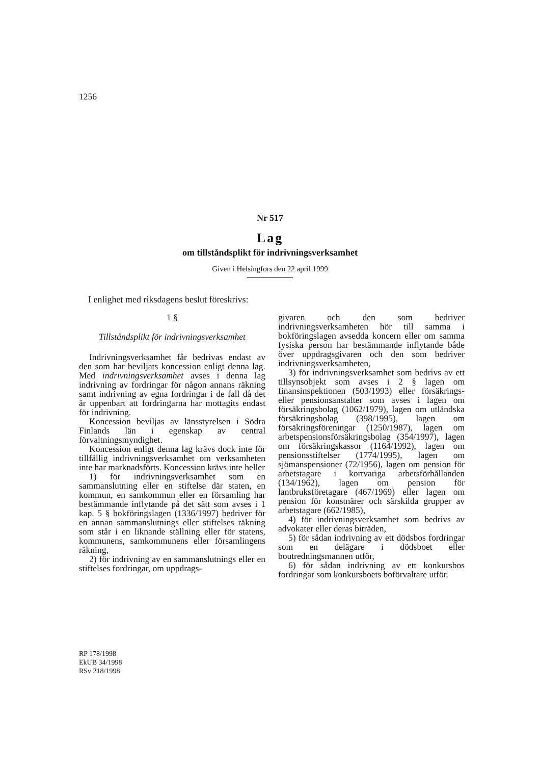1256
Nr 517
Lag
om tillståndsplikt för indrivningsverksamhet
Given i Helsingfors den 22 april 1999
I enlighet med riksdagens beslut föreskrivs:
1 §
Tillståndsplikt för indrivningsverksamhet
Indrivningsverksamhet får bedrivas endast av den som har beviljats koncession enligt denna lag. Med indrivningsverksamhet avses i denna lag indrivning av fordringar för någon annans räkning samt indrivning av egna fordringar i de fall då det är uppenbart att fordringarna har mottagits endast för indrivning.
Koncession beviljas av länsstyrelsen i Södra Finlands län i egenskap av central förvaltningsmyndighet.
Koncession enligt denna lag krävs dock inte för tillfällig indrivningsverksamhet om verksamheten inte har marknadsförts. Koncession krävs inte heller
1) för indrivningsverksamhet som en sammanslutning eller en stiftelse där staten, en kommun, en samkommun eller en församling har bestämmande inflytande på det sätt som avses i 1 kap. 5 § bokföringslagen (1336/1997) bedriver för en annan sammanslutnings eller stiftelses räkning som står i en liknande ställning eller för statens, kommunens, samkommunens eller församlingens räkning,
2) för indrivning av en sammanslutnings eller en stiftelses fordringar, om uppdrags-
givaren och den som bedriver indrivningsverksamheten hör till samma i bokföringslagen avsedda koncern eller om samma fysiska person har bestämmande inflytande både över uppdragsgivaren och den som bedriver indrivningsverksamheten,
3) för indrivningsverksamhet som bedrivs av ett tillsynsobjekt som avses i 2 § lagen om finansinspektionen (503/1993) eller försäkrings- eller pensionsanstalter som avses i lagen om försäkringsbolag (1062/1979), lagen om utländska försäkringsbolag (398/1995), lagen om försäkringsföreningar (1250/1987), lagen om arbetspensionsförsäkringsbolag (354/1997), lagen om försäkringskassor (1164/1992), lagen om pensionsstiftelser (1774/1995), lagen om sjömanspensioner (72/1956), lagen om pension för arbetstagare i kortvariga arbetsförhållanden (134/1962), lagen om pension för lantbruksföretagare (467/1969) eller lagen om pension för konstnärer och särskilda grupper av arbetstagare (662/1985),
4) för indrivningsverksamhet som bedrivs av advokater eller deras biträden,
5) för sådan indrivning av ett dödsbos fordringar som en delägare i dödsboet eller boutredningsmannen utför,
6) för sådan indrivning av ett konkursbos fordringar som konkursboets boförvaltare utför.
RP 178/1998
EkUB 34/1998
RSv 218/1998